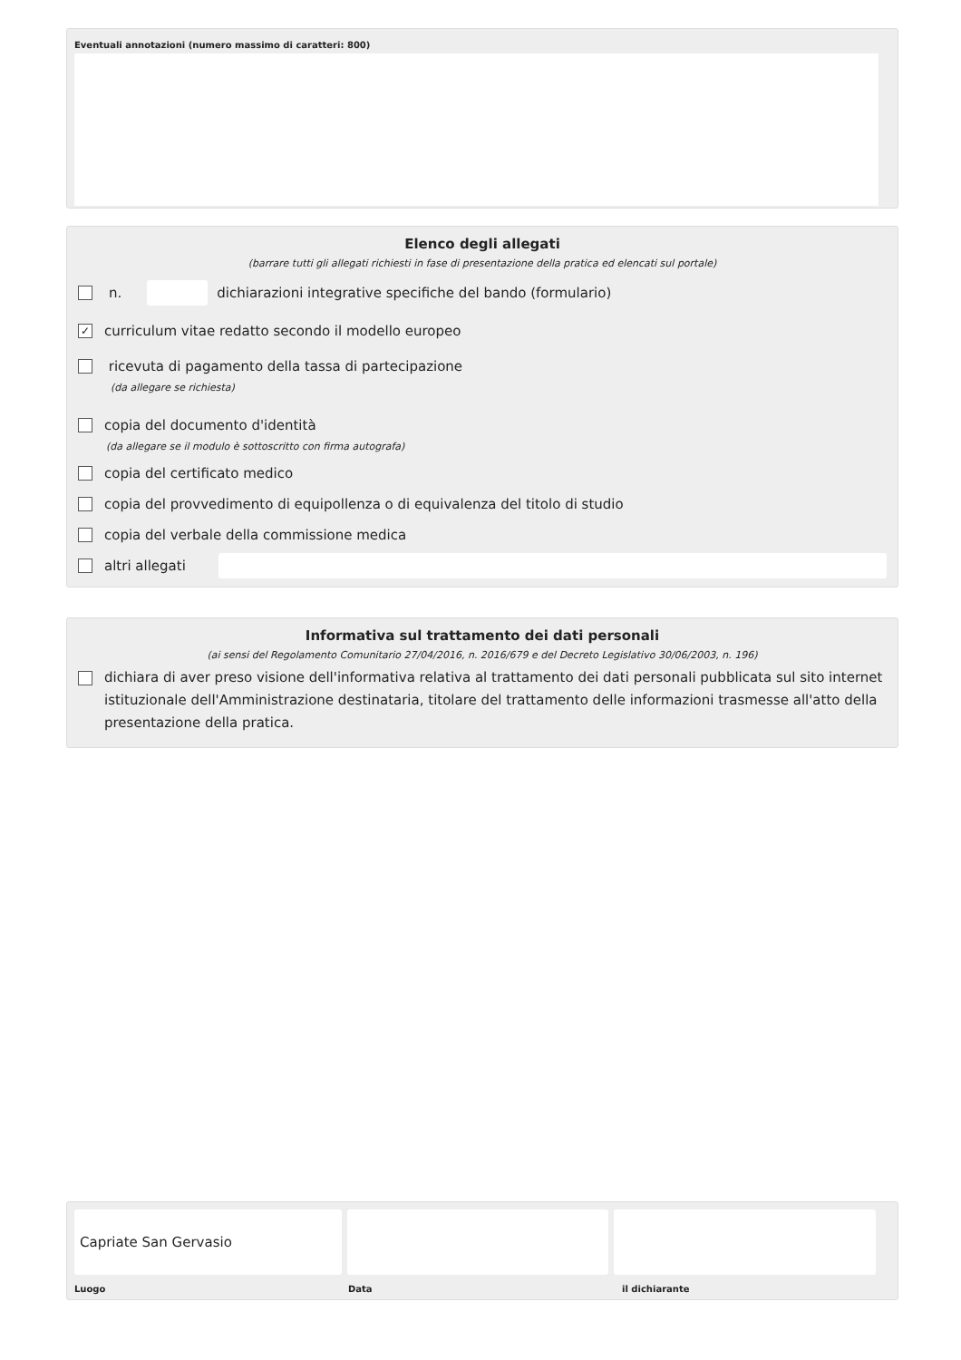Eventuali annotazioni (numero massimo di caratteri: 800)
Elenco degli allegati
(barrare tutti gli allegati richiesti in fase di presentazione della pratica ed elencati sul portale)
n. dichiarazioni integrative specifiche del bando (formulario)
✓ curriculum vitae redatto secondo il modello europeo
ricevuta di pagamento della tassa di partecipazione
(da allegare se richiesta)
copia del documento d'identità
(da allegare se il modulo è sottoscritto con firma autografa)
copia del certificato medico
copia del provvedimento di equipollenza o di equivalenza del titolo di studio
copia del verbale della commissione medica
altri allegati
Informativa sul trattamento dei dati personali
(ai sensi del Regolamento Comunitario 27/04/2016, n. 2016/679 e del Decreto Legislativo 30/06/2003, n. 196)
dichiara di aver preso visione dell'informativa relativa al trattamento dei dati personali pubblicata sul sito internet istituzionale dell'Amministrazione destinataria, titolare del trattamento delle informazioni trasmesse all'atto della presentazione della pratica.
Capriate San Gervasio
Luogo Data il dichiarante